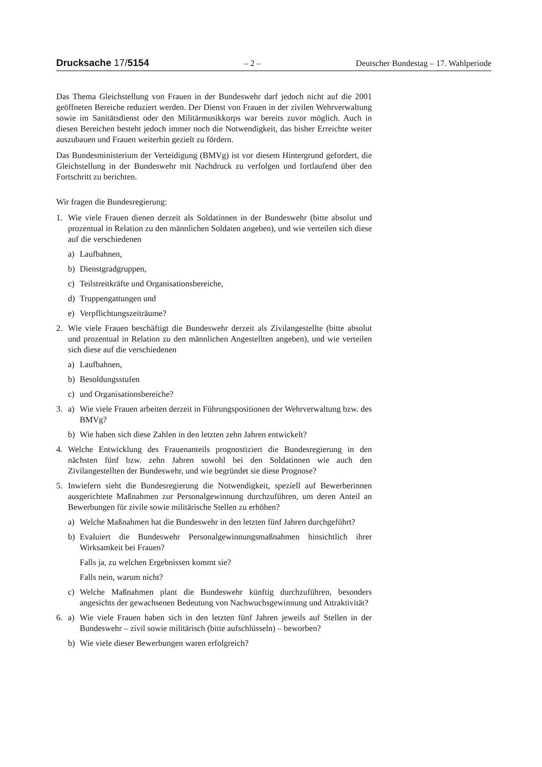Drucksache 17/5154 – 2 – Deutscher Bundestag – 17. Wahlperiode
Das Thema Gleichstellung von Frauen in der Bundeswehr darf jedoch nicht auf die 2001 geöffneten Bereiche reduziert werden. Der Dienst von Frauen in der zivilen Wehrverwaltung sowie im Sanitätsdienst oder den Militärmusikkorps war bereits zuvor möglich. Auch in diesen Bereichen besteht jedoch immer noch die Notwendigkeit, das bisher Erreichte weiter auszubauen und Frauen weiterhin gezielt zu fördern.
Das Bundesministerium der Verteidigung (BMVg) ist vor diesem Hintergrund gefordert, die Gleichstellung in der Bundeswehr mit Nachdruck zu verfolgen und fortlaufend über den Fortschritt zu berichten.
Wir fragen die Bundesregierung:
1. Wie viele Frauen dienen derzeit als Soldatinnen in der Bundeswehr (bitte absolut und prozentual in Relation zu den männlichen Soldaten angeben), und wie verteilen sich diese auf die verschiedenen
a) Laufbahnen,
b) Dienstgradgruppen,
c) Teilstreitkräfte und Organisationsbereiche,
d) Truppengattungen und
e) Verpflichtungszeiträume?
2. Wie viele Frauen beschäftigt die Bundeswehr derzeit als Zivilangestellte (bitte absolut und prozentual in Relation zu den männlichen Angestellten angeben), und wie verteilen sich diese auf die verschiedenen
a) Laufbahnen,
b) Besoldungsstufen
c) und Organisationsbereiche?
3. a) Wie viele Frauen arbeiten derzeit in Führungspositionen der Wehrverwaltung bzw. des BMVg?
b) Wie haben sich diese Zahlen in den letzten zehn Jahren entwickelt?
4. Welche Entwicklung des Frauenanteils prognostiziert die Bundesregierung in den nächsten fünf bzw. zehn Jahren sowohl bei den Soldatinnen wie auch den Zivilangestellten der Bundeswehr, und wie begründet sie diese Prognose?
5. Inwiefern sieht die Bundesregierung die Notwendigkeit, speziell auf Bewerberinnen ausgerichtete Maßnahmen zur Personalgewinnung durchzuführen, um deren Anteil an Bewerbungen für zivile sowie militärische Stellen zu erhöhen?
a) Welche Maßnahmen hat die Bundeswehr in den letzten fünf Jahren durchgeführt?
b) Evaluiert die Bundeswehr Personalgewinnungsmaßnahmen hinsichtlich ihrer Wirksamkeit bei Frauen?
Falls ja, zu welchen Ergebnissen kommt sie?
Falls nein, warum nicht?
c) Welche Maßnahmen plant die Bundeswehr künftig durchzuführen, besonders angesichts der gewachsenen Bedeutung von Nachwuchsgewinnung und Attraktivität?
6. a) Wie viele Frauen haben sich in den letzten fünf Jahren jeweils auf Stellen in der Bundeswehr – zivil sowie militärisch (bitte aufschlüsseln) – beworben?
b) Wie viele dieser Bewerbungen waren erfolgreich?